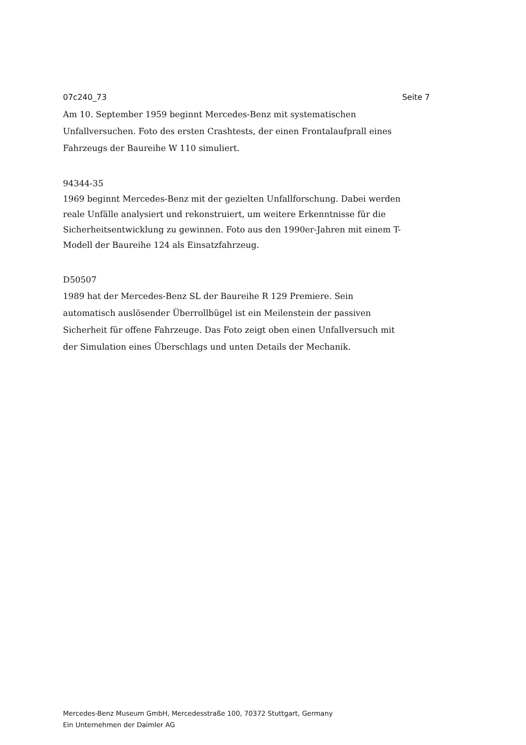07c240_73 Seite 7
Am 10. September 1959 beginnt Mercedes-Benz mit systematischen
Unfallversuchen. Foto des ersten Crashtests, der einen Frontalaufprall eines
Fahrzeugs der Baureihe W 110 simuliert.
94344-35
1969 beginnt Mercedes-Benz mit der gezielten Unfallforschung. Dabei werden
reale Unfälle analysiert und rekonstruiert, um weitere Erkenntnisse für die
Sicherheitsentwicklung zu gewinnen. Foto aus den 1990er-Jahren mit einem T-
Modell der Baureihe 124 als Einsatzfahrzeug.
D50507
1989 hat der Mercedes-Benz SL der Baureihe R 129 Premiere. Sein
automatisch auslösender Überrollbügel ist ein Meilenstein der passiven
Sicherheit für offene Fahrzeuge. Das Foto zeigt oben einen Unfallversuch mit
der Simulation eines Überschlags und unten Details der Mechanik.
Mercedes-Benz Museum GmbH, Mercedesstraße 100, 70372 Stuttgart, Germany
Ein Unternehmen der Daimler AG